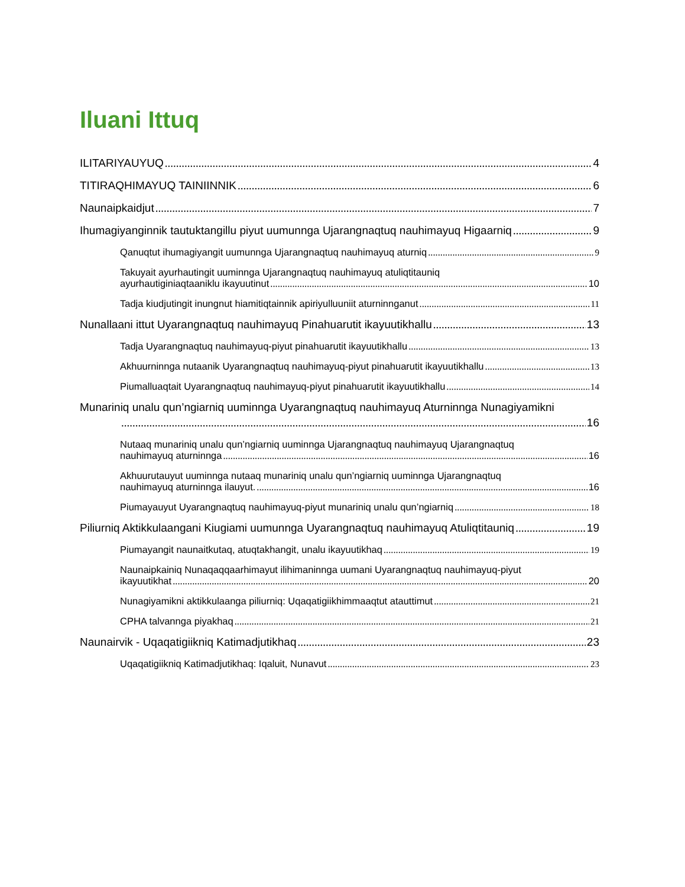Iluani Ittuq
ILITARIYAUYUQ 4
TITIRAQHIMAYUQ TAINIINNIK 6
Naunaipkaidjut 7
Ihumagiyanginnik tautuktangillu piyut uumunnga Ujarangnaqtuq nauhimayuq Higaarniq 9
Qanuqtut ihumagiyangit uumunnga Ujarangnaqtuq nauhimayuq aturniq 9
Takuyait ayurhautingit uuminnga Ujarangnaqtuq nauhimayuq atuliqtitauniq
ayurhautiginiaqtaaniklu ikayuutinut 10
Tadja kiudjutingit inungnut hiamitiqtainnik apiriyulluuniit aturninnganut 11
Nunallaani ittut Uyarangnaqtuq nauhimayuq Pinahuarutit ikayuutikhallu 13
Tadja Uyarangnaqtuq nauhimayuq-piyut pinahuarutit ikayuutikhallu 13
Akhuurninnga nutaanik Uyarangnaqtuq nauhimayuq-piyut pinahuarutit ikayuutikhallu 13
Piumalluaqtait Uyarangnaqtuq nauhimayuq-piyut pinahuarutit ikayuutikhallu 14
Munariniq unalu qun’ngiarniq uuminnga Uyarangnaqtuq nauhimayuq Aturninnga Nunagiyamikni
16
Nutaaq munariniq unalu qun’ngiarniq uuminnga Ujarangnaqtuq nauhimayuq Ujarangnaqtuq
nauhimayuq aturninnga 16
Akhuurutauyut uuminnga nutaaq munariniq unalu qun’ngiarniq uuminnga Ujarangnaqtuq
nauhimayuq aturninnga ilauyut. 16
Piumayauyut Uyarangnaqtuq nauhimayuq-piyut munariniq unalu qun’ngiarniq 18
Piliurniq Aktikkulaangani Kiugiami uumunnga Uyarangnaqtuq nauhimayuq Atuliqtitauniq 19
Piumayangit naunaitkutaq, atuqtakhangit, unalu ikayuutikhaq 19
Naunaipkainiq Nunaqaqqaarhimayut ilihimaninnga uumani Uyarangnaqtuq nauhimayuq-piyut
ikayuutikhat 20
Nunagiyamikni aktikkulaanga piliurniq: Uqaqatigiikhimmaaqtut atauttimut 21
CPHA talvannga piyakhaq 21
Naunairvik - Uqaqatigiikniq Katimadjutikhaq 23
Uqaqatigiikniq Katimadjutikhaq: Iqaluit, Nunavut 23